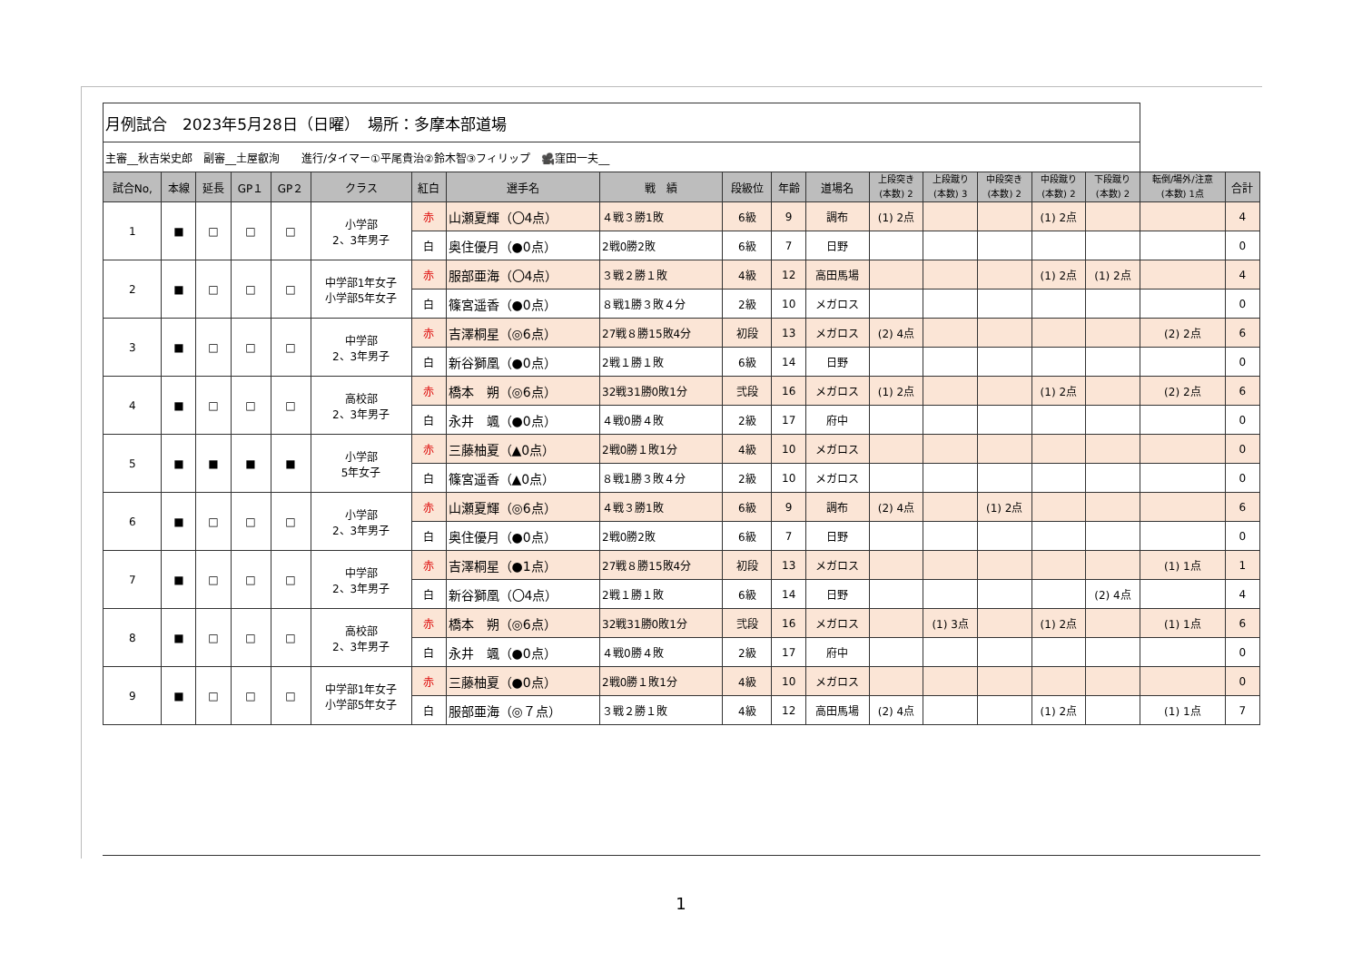| 月例試合 2023年5月28日（日曜） 場所：多摩本部道場 | | | | | | | | | | | | | | | | | | |
| 主審__秋吉栄史郎 副審__土屋叡洵 進行/タイマー①平尾貴治②鈴木智③フィリップ 🎥窪田一夫__ | | | | | | | | | | | | | | | | | | |
| 試合No, | 本線 | 延長 | GP１ | GP２ | クラス | 紅白 | 選手名 | 戦 績 | 段級位 | 年齢 | 道場名 | 上段突き (本数) 2 | 上段蹴り (本数) 3 | 中段突き (本数) 2 | 中段蹴り (本数) 2 | 下段蹴り (本数) 2 | 転倒/場外/注意 (本数) 1点 | 合計 |
| 1 | ■ | □ | □ | □ | 小学部 2、3年男子 | 赤 | 山瀬夏輝（〇4点） | ４戦３勝1敗 | 6級 | 9 | 調布 | (1) 2点 | | | (1) 2点 | | | 4 |
| | | | | | | 白 | 奥住優月（●0点） | 2戦0勝2敗 | 6級 | 7 | 日野 | | | | | | | 0 |
| 2 | ■ | □ | □ | □ | 中学部1年女子 小学部5年女子 | 赤 | 服部亜海（〇4点） | ３戦２勝１敗 | 4級 | 12 | 高田馬場 | | | | (1) 2点 | (1) 2点 | | 4 |
| | | | | | | 白 | 篠宮遥香（●0点） | ８戦1勝３敗４分 | 2級 | 10 | メガロス | | | | | | | 0 |
| 3 | ■ | □ | □ | □ | 中学部 2、3年男子 | 赤 | 吉澤桐星（◎6点） | 27戦８勝15敗4分 | 初段 | 13 | メガロス | (2) 4点 | | | | | (2) 2点 | 6 |
| | | | | | | 白 | 新谷獅凰（●0点） | 2戦１勝１敗 | 6級 | 14 | 日野 | | | | | | | 0 |
| 4 | ■ | □ | □ | □ | 高校部 2、3年男子 | 赤 | 橋本 朔（◎6点） | 32戦31勝0敗1分 | 弐段 | 16 | メガロス | (1) 2点 | | | (1) 2点 | | (2) 2点 | 6 |
| | | | | | | 白 | 永井 颯（●0点） | ４戦0勝４敗 | 2級 | 17 | 府中 | | | | | | | 0 |
| 5 | ■ | ■ | ■ | ■ | 小学部 5年女子 | 赤 | 三藤柚夏（▲0点） | 2戦0勝１敗1分 | 4級 | 10 | メガロス | | | | | | | 0 |
| | | | | | | 白 | 篠宮遥香（▲0点） | ８戦1勝３敗４分 | 2級 | 10 | メガロス | | | | | | | 0 |
| 6 | ■ | □ | □ | □ | 小学部 2、3年男子 | 赤 | 山瀬夏輝（◎6点） | ４戦３勝1敗 | 6級 | 9 | 調布 | (2) 4点 | | (1) 2点 | | | | 6 |
| | | | | | | 白 | 奥住優月（●0点） | 2戦0勝2敗 | 6級 | 7 | 日野 | | | | | | | 0 |
| 7 | ■ | □ | □ | □ | 中学部 2、3年男子 | 赤 | 吉澤桐星（●1点） | 27戦８勝15敗4分 | 初段 | 13 | メガロス | | | | | | (1) 1点 | 1 |
| | | | | | | 白 | 新谷獅凰（〇4点） | 2戦１勝１敗 | 6級 | 14 | 日野 | | | | | (2) 4点 | | 4 |
| 8 | ■ | □ | □ | □ | 高校部 2、3年男子 | 赤 | 橋本 朔（◎6点） | 32戦31勝0敗1分 | 弐段 | 16 | メガロス | | (1) 3点 | | (1) 2点 | | (1) 1点 | 6 |
| | | | | | | 白 | 永井 颯（●0点） | ４戦0勝４敗 | 2級 | 17 | 府中 | | | | | | | 0 |
| 9 | ■ | □ | □ | □ | 中学部1年女子 小学部5年女子 | 赤 | 三藤柚夏（●0点） | 2戦0勝１敗1分 | 4級 | 10 | メガロス | | | | | | | 0 |
| | | | | | | 白 | 服部亜海（◎７点） | ３戦２勝１敗 | 4級 | 12 | 高田馬場 | (2) 4点 | | | (1) 2点 | | (1) 1点 | 7 |
1